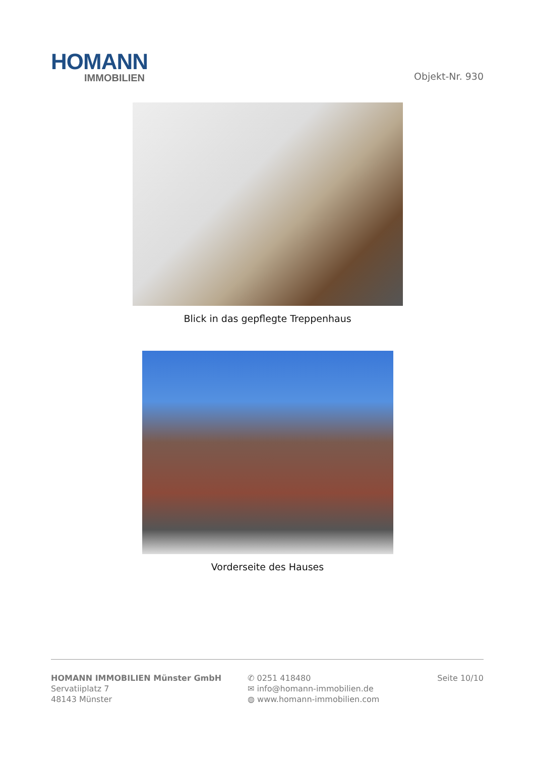HOMANN
IMMOBILIEN
Objekt-Nr. 930
Blick in das gepflegte Treppenhaus
Vorderseite des Hauses
HOMANN IMMOBILIEN Münster GmbH
Servatiiplatz 7
48143 Münster
✆ 0251 418480
✉ info@homann-immobilien.de
◍ www.homann-immobilien.com
Seite 10/10